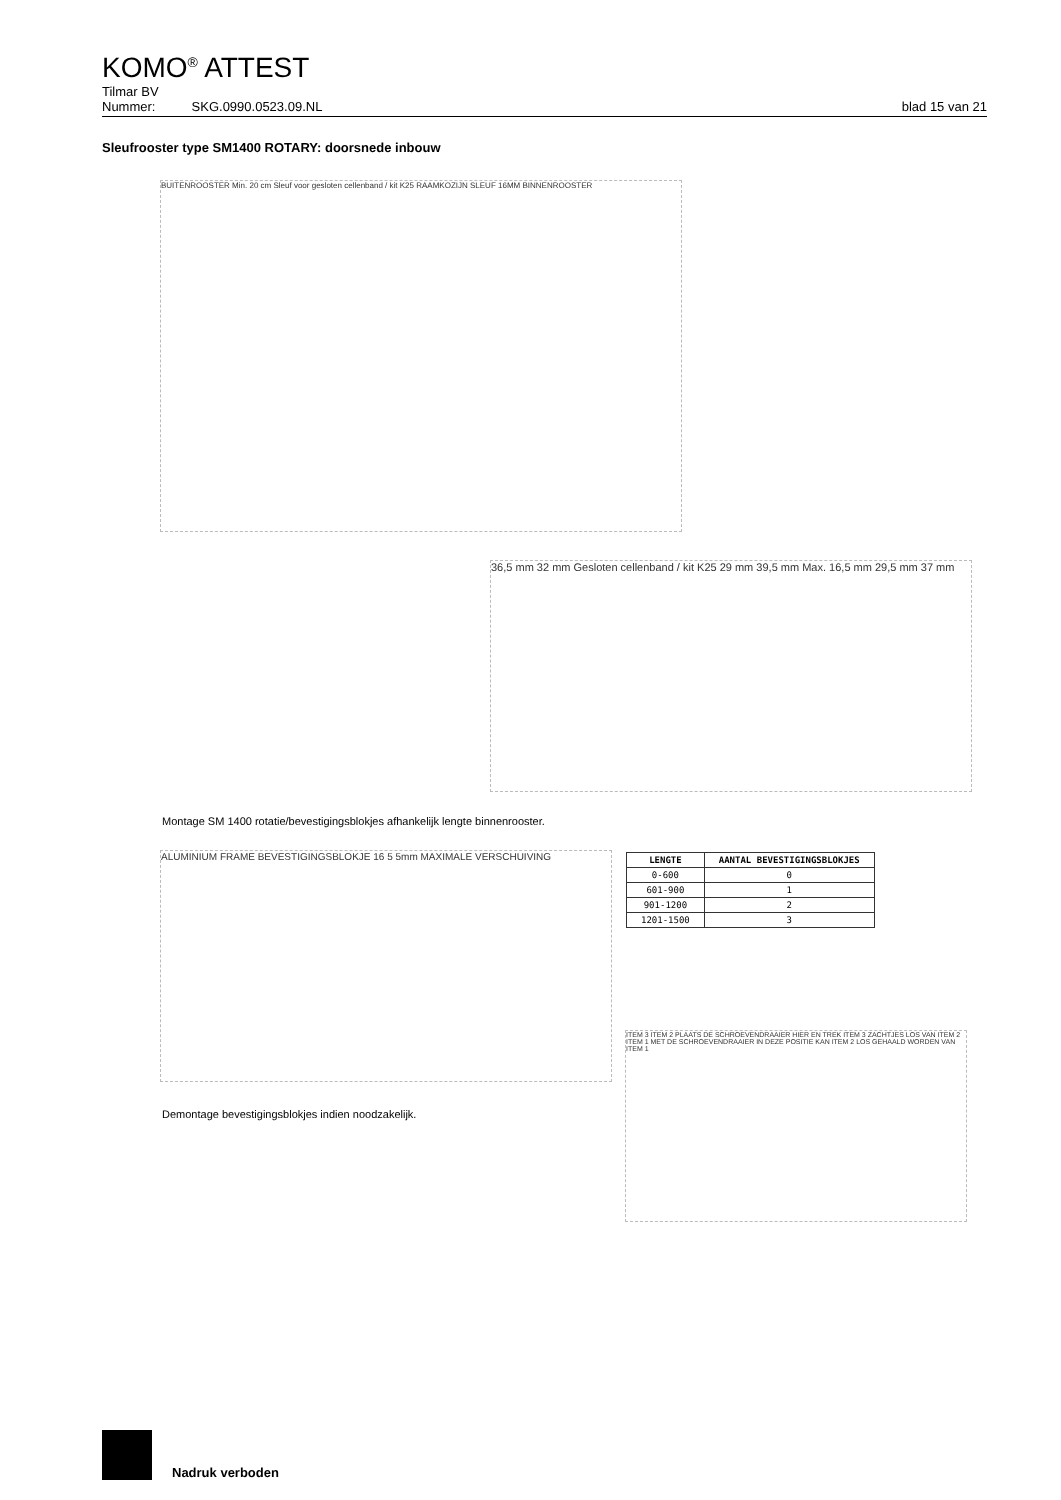KOMO<sup>®</sup> ATTEST
Tilmar BV
Nummer: SKG.0990.0523.09.NL blad 15 van 21
Sleufrooster type SM1400 ROTARY: doorsnede inbouw
BUITENROOSTER Min. 20 cm Sleuf voor gesloten cellenband / kit K25 RAAMKOZIJN SLEUF 16MM BINNENROOSTER
36,5 mm 32 mm Gesloten cellenband / kit K25 29 mm 39,5 mm Max. 16,5 mm 29,5 mm 37 mm
Montage SM 1400 rotatie/bevestigingsblokjes afhankelijk lengte binnenrooster.
ALUMINIUM FRAME BEVESTIGINGSBLOKJE 16 5 5mm MAXIMALE VERSCHUIVING
| LENGTE | AANTAL BEVESTIGINGSBLOKJES |
| --- | --- |
| 0-600 | 0 |
| 601-900 | 1 |
| 901-1200 | 2 |
| 1201-1500 | 3 |
Demontage bevestigingsblokjes indien noodzakelijk.
ITEM 3 ITEM 2 PLAATS DE SCHROEVENDRAAIER HIER EN TREK ITEM 3 ZACHTJES LOS VAN ITEM 2 ITEM 1 MET DE SCHROEVENDRAAIER IN DEZE POSITIE KAN ITEM 2 LOS GEHAALD WORDEN VAN ITEM 1
Nadruk verboden